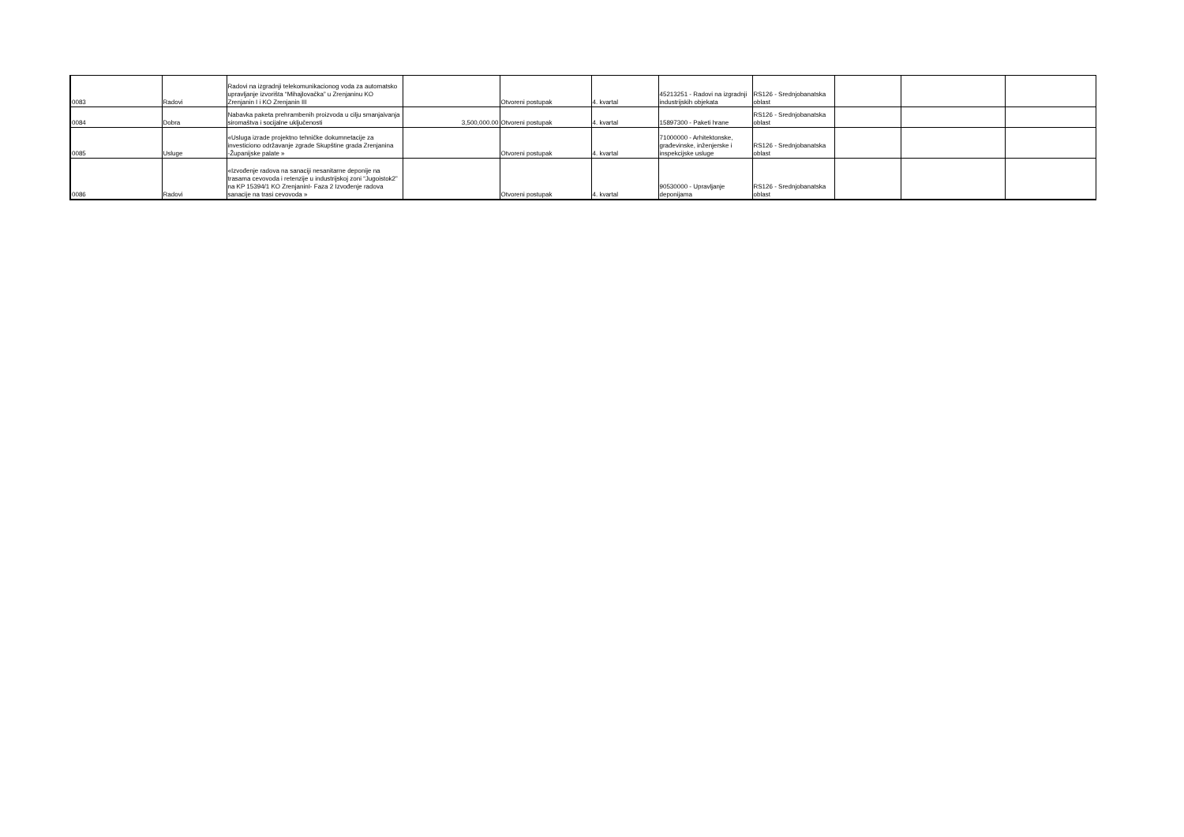| 0083 | Radovi | Radovi na izgradnji telekomunikacionog voda za automatsko upravljanje izvorišta “Mihajlovačka” u Zrenjaninu KO Zrenjanin I i KO Zrenjanin III | | Otvoreni postupak | 4. kvartal | 45213251 - Radovi na izgradnji industrijskih objekata | RS126 - Srednjobanatska oblast | | | |
| 0084 | Dobra | Nabavka paketa prehrambenih proizvoda u cilju smanjaivanja siromaštva i socijalne uključenosti | 3,500,000.00 | Otvoreni postupak | 4. kvartal | 15897300 - Paketi hrane | RS126 - Srednjobanatska oblast | | | |
| 0085 | Usluge | «Usluga izrade projektno tehničke dokumnetacije za investiciono održavanje zgrade Skupštine grada Zrenjanina -Županijske palate » | | Otvoreni postupak | 4. kvartal | 71000000 - Arhitektonske, građevinske, inženjerske i inspekcijske usluge | RS126 - Srednjobanatska oblast | | | |
| 0086 | Radovi | «Izvođenje radova na sanaciji nesanitarne deponije na trasama cevovoda i retenzije u industrijskoj zoni “Jugoistok2” na KP 15394/1 KO ZrenjaninI- Faza 2 Izvođenje radova sanacije na trasi cevovoda » | | Otvoreni postupak | 4. kvartal | 90530000 - Upravljanje deponijama | RS126 - Srednjobanatska oblast | | | |